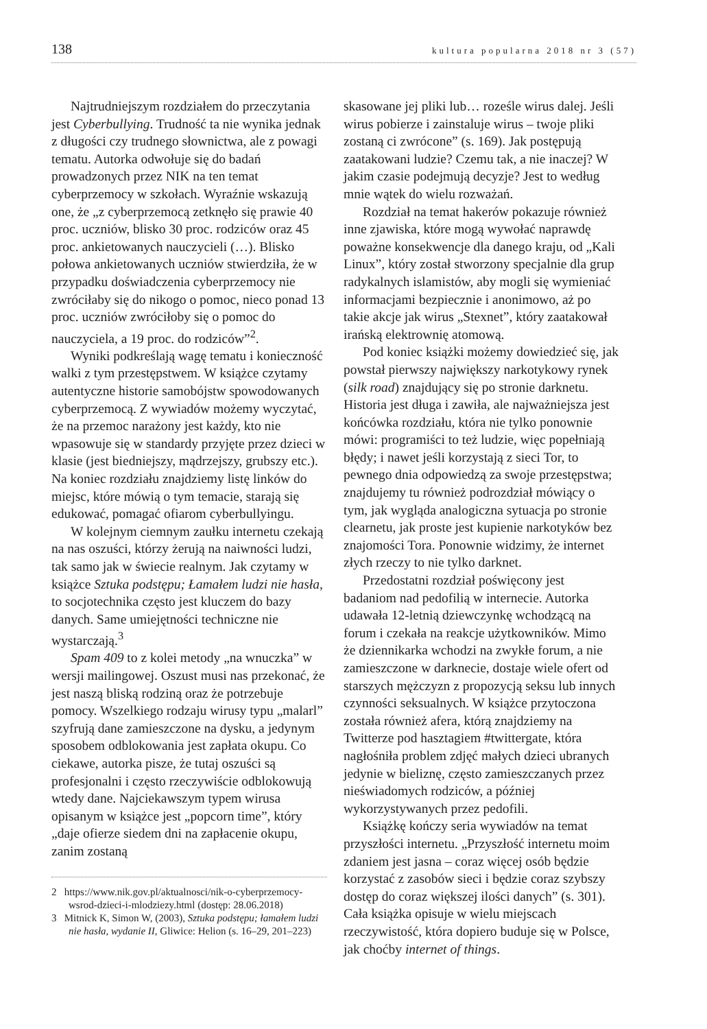138 kultura popularna 2018 nr 3 (57)
Najtrudniejszym rozdziałem do przeczytania jest Cyberbullying. Trudność ta nie wynika jednak z długości czy trudnego słownictwa, ale z powagi tematu. Autorka odwołuje się do badań prowadzonych przez NIK na ten temat cyberprzemocy w szkołach. Wyraźnie wskazują one, że „z cyberprzemocą zetknęło się prawie 40 proc. uczniów, blisko 30 proc. rodziców oraz 45 proc. ankietowanych nauczycieli (…). Blisko połowa ankietowanych uczniów stwierdziła, że w przypadku doświadczenia cyberprzemocy nie zwróciłaby się do nikogo o pomoc, nieco ponad 13 proc. uczniów zwróciłoby się o pomoc do nauczyciela, a 19 proc. do rodziców”<sup>2</sup>.
Wyniki podkreślają wagę tematu i konieczność walki z tym przestępstwem. W książce czytamy autentyczne historie samobójstw spowodowanych cyberprzemocą. Z wywiadów możemy wyczytać, że na przemoc narażony jest każdy, kto nie wpasowuje się w standardy przyjęte przez dzieci w klasie (jest biedniejszy, mądrzejszy, grubszy etc.). Na koniec rozdziału znajdziemy listę linków do miejsc, które mówią o tym temacie, starają się edukować, pomagać ofiarom cyberbullyingu.
W kolejnym ciemnym zaułku internetu czekają na nas oszuści, którzy żerują na naiwności ludzi, tak samo jak w świecie realnym. Jak czytamy w książce Sztuka podstępu; Łamałem ludzi nie hasła, to socjotechnika często jest kluczem do bazy danych. Same umiejętności techniczne nie wystarczają.<sup>3</sup>
Spam 409 to z kolei metody „na wnuczka” w wersji mailingowej. Oszust musi nas przekonać, że jest naszą bliską rodziną oraz że potrzebuje pomocy. Wszelkiego rodzaju wirusy typu „malarl” szyfrują dane zamieszczone na dysku, a jedynym sposobem odblokowania jest zapłata okupu. Co ciekawe, autorka pisze, że tutaj oszuści są profesjonalni i często rzeczywiście odblokowują wtedy dane. Najciekawszym typem wirusa opisanym w książce jest „popcorn time”, który „daje ofierze siedem dni na zapłacenie okupu, zanim zostaną
2 https://www.nik.gov.pl/aktualnosci/nik-o-cyberprzemocy-wsrod-dzieci-i-mlodziezy.html (dostęp: 28.06.2018)
3 Mitnick K, Simon W, (2003), Sztuka podstępu; łamałem ludzi nie hasła, wydanie II, Gliwice: Helion (s. 16–29, 201–223)
skasowane jej pliki lub… roześle wirus dalej. Jeśli wirus pobierze i zainstaluje wirus – twoje pliki zostaną ci zwrócone” (s. 169). Jak postępują zaatakowani ludzie? Czemu tak, a nie inaczej? W jakim czasie podejmują decyzje? Jest to według mnie wątek do wielu rozważań.
Rozdział na temat hakerów pokazuje również inne zjawiska, które mogą wywołać naprawdę poważne konsekwencje dla danego kraju, od „Kali Linux”, który został stworzony specjalnie dla grup radykalnych islamistów, aby mogli się wymieniać informacjami bezpiecznie i anonimowo, aż po takie akcje jak wirus „Stexnet”, który zaatakował irańską elektrownię atomową.
Pod koniec książki możemy dowiedzieć się, jak powstał pierwszy największy narkotykowy rynek (silk road) znajdujący się po stronie darknetu. Historia jest długa i zawiła, ale najważniejsza jest końcówka rozdziału, która nie tylko ponownie mówi: programiści to też ludzie, więc popełniają błędy; i nawet jeśli korzystają z sieci Tor, to pewnego dnia odpowiedzą za swoje przestępstwa; znajdujemy tu również podrozdział mówiący o tym, jak wygląda analogiczna sytuacja po stronie clearnetu, jak proste jest kupienie narkotyków bez znajomości Tora. Ponownie widzimy, że internet złych rzeczy to nie tylko darknet.
Przedostatni rozdział poświęcony jest badaniom nad pedofilią w internecie. Autorka udawała 12-letnią dziewczynkę wchodzącą na forum i czekała na reakcje użytkowników. Mimo że dziennikarka wchodzi na zwykłe forum, a nie zamieszczone w darknecie, dostaje wiele ofert od starszych mężczyzn z propozycją seksu lub innych czynności seksualnych. W książce przytoczona została również afera, którą znajdziemy na Twitterze pod hasztagiem #twittergate, która nagłośniła problem zdjęć małych dzieci ubranych jedynie w bieliznę, często zamieszczanych przez nieświadomych rodziców, a później wykorzystywanych przez pedofili.
Książkę kończy seria wywiadów na temat przyszłości internetu. „Przyszłość internetu moim zdaniem jest jasna – coraz więcej osób będzie korzystać z zasobów sieci i będzie coraz szybszy dostęp do coraz większej ilości danych” (s. 301). Cała książka opisuje w wielu miejscach rzeczywistość, która dopiero buduje się w Polsce, jak choćby internet of things.